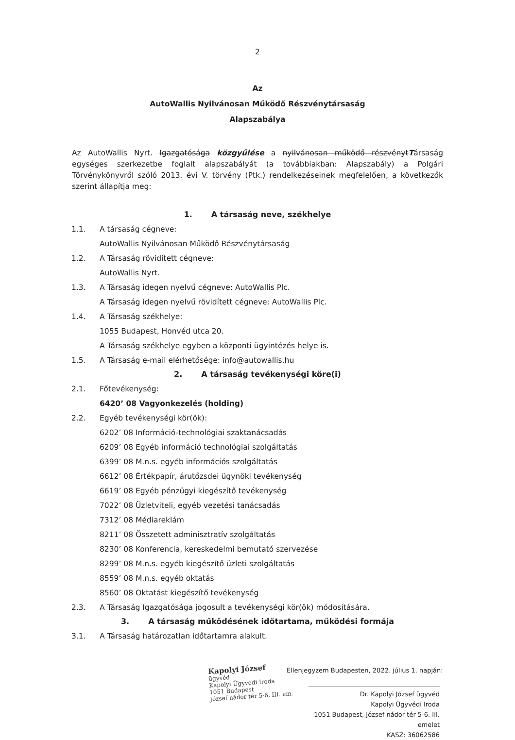2
Az
AutoWallis Nyilvánosan Működő Részvénytársaság
Alapszabálya
Az AutoWallis Nyrt. Igazgatósága közgyűlése a nyilvánosan működő részvénytTársaság egységes szerkezetbe foglalt alapszabályát (a továbbiakban: Alapszabály) a Polgári Törvénykönyvről szóló 2013. évi V. törvény (Ptk.) rendelkezéseinek megfelelően, a következők szerint állapítja meg:
1. A társaság neve, székhelye
1.1. A társaság cégneve:
AutoWallis Nyilvánosan Működő Részvénytársaság
1.2. A Társaság rövidített cégneve:
AutoWallis Nyrt.
1.3. A Társaság idegen nyelvű cégneve: AutoWallis Plc.
A Társaság idegen nyelvű rövidített cégneve: AutoWallis Plc.
1.4. A Társaság székhelye:
1055 Budapest, Honvéd utca 20.
A Társaság székhelye egyben a központi ügyintézés helye is.
1.5. A Társaság e-mail elérhetősége: info@autowallis.hu
2. A társaság tevékenységi köre(i)
2.1. Főtevékenység:
6420’ 08 Vagyonkezelés (holding)
2.2. Egyéb tevékenységi kör(ök):
6202’ 08 Információ-technológiai szaktanácsadás
6209’ 08 Egyéb információ technológiai szolgáltatás
6399’ 08 M.n.s. egyéb információs szolgáltatás
6612’ 08 Értékpapír, árutőzsdei ügynöki tevékenység
6619’ 08 Egyéb pénzügyi kiegészítő tevékenység
7022’ 08 Üzletviteli, egyéb vezetési tanácsadás
7312’ 08 Médiareklám
8211’ 08 Összetett adminisztratív szolgáltatás
8230’ 08 Konferencia, kereskedelmi bemutató szervezése
8299’ 08 M.n.s. egyéb kiegészítő üzleti szolgáltatás
8559’ 08 M.n.s. egyéb oktatás
8560’ 08 Oktatást kiegészítő tevékenység
2.3. A Társaság Igazgatósága jogosult a tevékenységi kör(ök) módosítására.
3. A társaság működésének időtartama, működési formája
3.1. A Társaság határozatlan időtartamra alakult.
Ellenjegyzem Budapesten, 2022. július 1. napján:
Dr. Kapolyi József ügyvéd
Kapolyi Ügyvédi Iroda
1051 Budapest, József nádor tér 5-6. III. emelet
KASZ: 36062586
Kapolyi József
ügyvéd
Kapolyi Ügyvédi Iroda
1051 Budapest
József nádor tér 5-6. III. em.